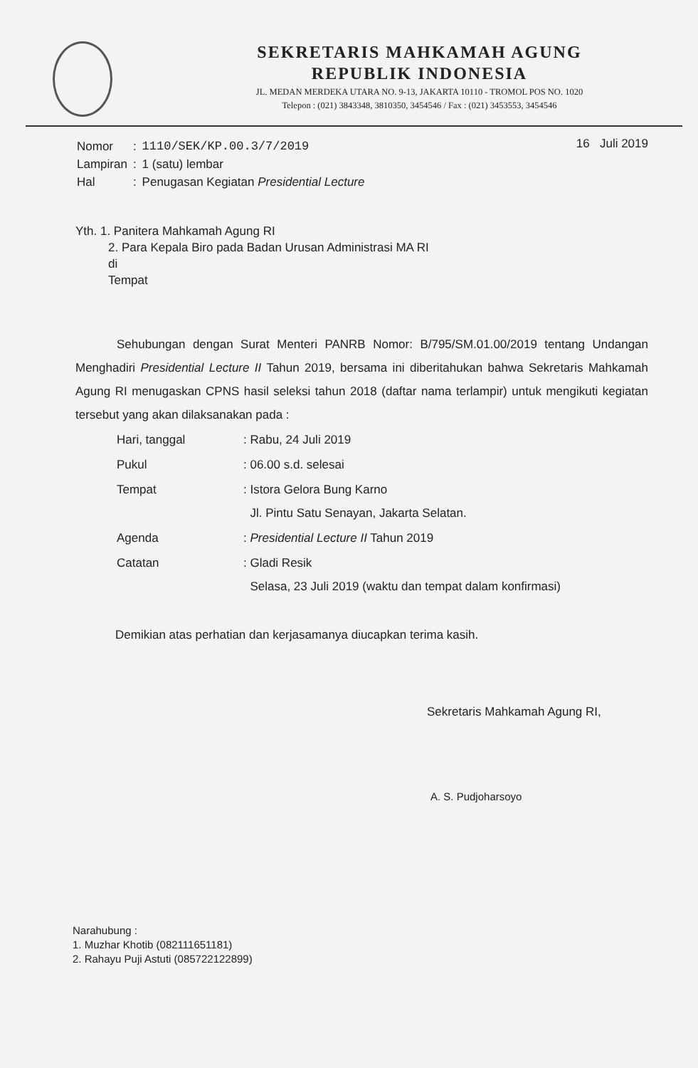SEKRETARIS MAHKAMAH AGUNG
REPUBLIK INDONESIA
JL. MEDAN MERDEKA UTARA NO. 9-13, JAKARTA 10110 - TROMOL POS NO. 1020
Telepon : (021) 3843348, 3810350, 3454546 / Fax : (021) 3453553, 3454546
| Nomor | : | 1110/SEK/KP.00.3/7/2019 |
| Lampiran | : | 1 (satu) lembar |
| Hal | : | Penugasan Kegiatan Presidential Lecture |
16 Juli 2019
Yth. 1. Panitera Mahkamah Agung RI
2. Para Kepala Biro pada Badan Urusan Administrasi MA RI
di
Tempat
Sehubungan dengan Surat Menteri PANRB Nomor: B/795/SM.01.00/2019 tentang Undangan Menghadiri Presidential Lecture II Tahun 2019, bersama ini diberitahukan bahwa Sekretaris Mahkamah Agung RI menugaskan CPNS hasil seleksi tahun 2018 (daftar nama terlampir) untuk mengikuti kegiatan tersebut yang akan dilaksanakan pada :
| Hari, tanggal | : Rabu, 24 Juli 2019 |
| Pukul | : 06.00 s.d. selesai |
| Tempat | : Istora Gelora Bung Karno Jl. Pintu Satu Senayan, Jakarta Selatan. |
| Agenda | : Presidential Lecture II Tahun 2019 |
| Catatan | : Gladi Resik Selasa, 23 Juli 2019 (waktu dan tempat dalam konfirmasi) |
Demikian atas perhatian dan kerjasamanya diucapkan terima kasih.
Sekretaris Mahkamah Agung RI,
A. S. Pudjoharsoyo
Narahubung :
1. Muzhar Khotib (082111651181)
2. Rahayu Puji Astuti (085722122899)